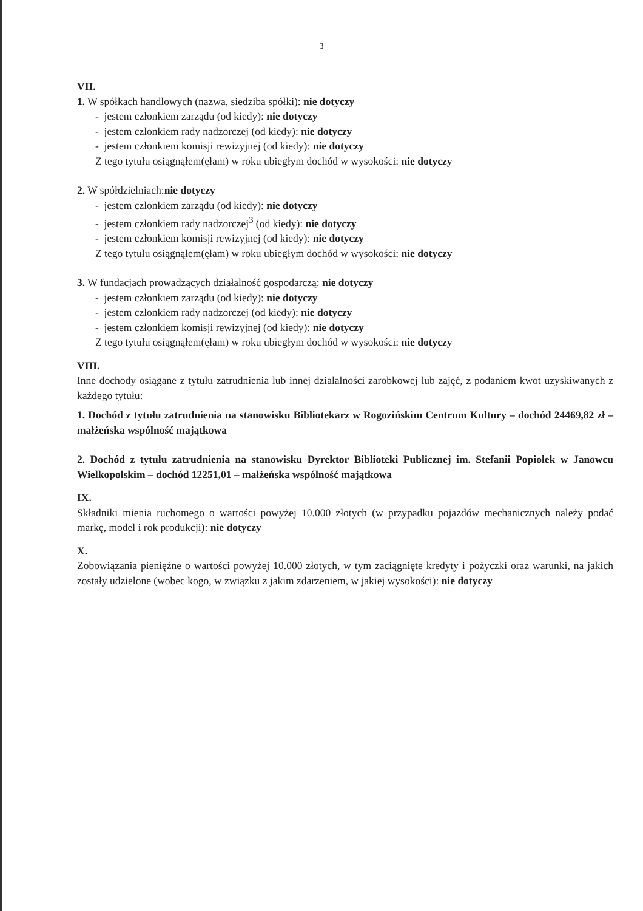3
VII.
1. W spółkach handlowych (nazwa, siedziba spółki): nie dotyczy
- jestem członkiem zarządu (od kiedy): nie dotyczy
- jestem członkiem rady nadzorczej (od kiedy): nie dotyczy
- jestem członkiem komisji rewizyjnej (od kiedy): nie dotyczy
Z tego tytułu osiągnąłem(ęłam) w roku ubiegłym dochód w wysokości: nie dotyczy
2. W spółdzielniach:nie dotyczy
- jestem członkiem zarządu (od kiedy): nie dotyczy
- jestem członkiem rady nadzorczej<sup>3</sup> (od kiedy): nie dotyczy
- jestem członkiem komisji rewizyjnej (od kiedy): nie dotyczy
Z tego tytułu osiągnąłem(ęłam) w roku ubiegłym dochód w wysokości: nie dotyczy
3. W fundacjach prowadzących działalność gospodarczą: nie dotyczy
- jestem członkiem zarządu (od kiedy): nie dotyczy
- jestem członkiem rady nadzorczej (od kiedy): nie dotyczy
- jestem członkiem komisji rewizyjnej (od kiedy): nie dotyczy
Z tego tytułu osiągnąłem(ęłam) w roku ubiegłym dochód w wysokości: nie dotyczy
VIII.
Inne dochody osiągane z tytułu zatrudnienia lub innej działalności zarobkowej lub zajęć, z podaniem kwot uzyskiwanych z każdego tytułu:
1. Dochód z tytułu zatrudnienia na stanowisku Bibliotekarz w Rogozińskim Centrum Kultury – dochód 24469,82 zł – małżeńska wspólność majątkowa
2. Dochód z tytułu zatrudnienia na stanowisku Dyrektor Biblioteki Publicznej im. Stefanii Popiołek w Janowcu Wielkopolskim – dochód 12251,01 – małżeńska wspólność majątkowa
IX.
Składniki mienia ruchomego o wartości powyżej 10.000 złotych (w przypadku pojazdów mechanicznych należy podać markę, model i rok produkcji): nie dotyczy
X.
Zobowiązania pieniężne o wartości powyżej 10.000 złotych, w tym zaciągnięte kredyty i pożyczki oraz warunki, na jakich zostały udzielone (wobec kogo, w związku z jakim zdarzeniem, w jakiej wysokości): nie dotyczy